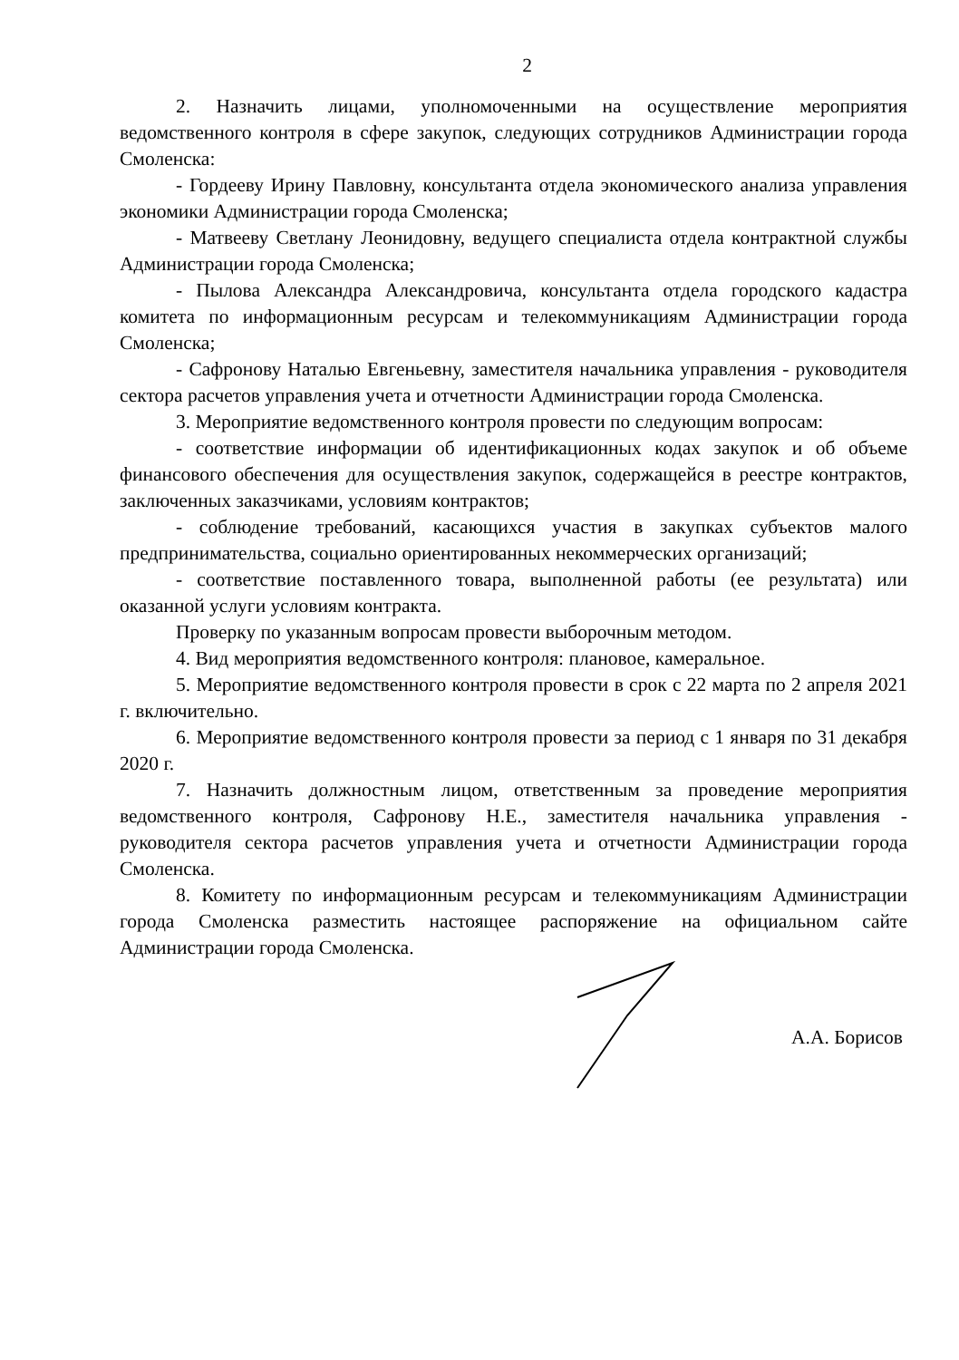2
2. Назначить лицами, уполномоченными на осуществление мероприятия ведомственного контроля в сфере закупок, следующих сотрудников Администрации города Смоленска:
- Гордееву Ирину Павловну, консультанта отдела экономического анализа управления экономики Администрации города Смоленска;
- Матвееву Светлану Леонидовну, ведущего специалиста отдела контрактной службы Администрации города Смоленска;
- Пылова Александра Александровича, консультанта отдела городского кадастра комитета по информационным ресурсам и телекоммуникациям Администрации города Смоленска;
- Сафронову Наталью Евгеньевну, заместителя начальника управления - руководителя сектора расчетов управления учета и отчетности Администрации города Смоленска.
3. Мероприятие ведомственного контроля провести по следующим вопросам:
- соответствие информации об идентификационных кодах закупок и об объеме финансового обеспечения для осуществления закупок, содержащейся в реестре контрактов, заключенных заказчиками, условиям контрактов;
- соблюдение требований, касающихся участия в закупках субъектов малого предпринимательства, социально ориентированных некоммерческих организаций;
- соответствие поставленного товара, выполненной работы (ее результата) или оказанной услуги условиям контракта.
Проверку по указанным вопросам провести выборочным методом.
4. Вид мероприятия ведомственного контроля: плановое, камеральное.
5. Мероприятие ведомственного контроля провести в срок с 22 марта по 2 апреля 2021 г. включительно.
6. Мероприятие ведомственного контроля провести за период с 1 января по 31 декабря 2020 г.
7. Назначить должностным лицом, ответственным за проведение мероприятия ведомственного контроля, Сафронову Н.Е., заместителя начальника управления - руководителя сектора расчетов управления учета и отчетности Администрации города Смоленска.
8. Комитету по информационным ресурсам и телекоммуникациям Администрации города Смоленска разместить настоящее распоряжение на официальном сайте Администрации города Смоленска.
А.А. Борисов